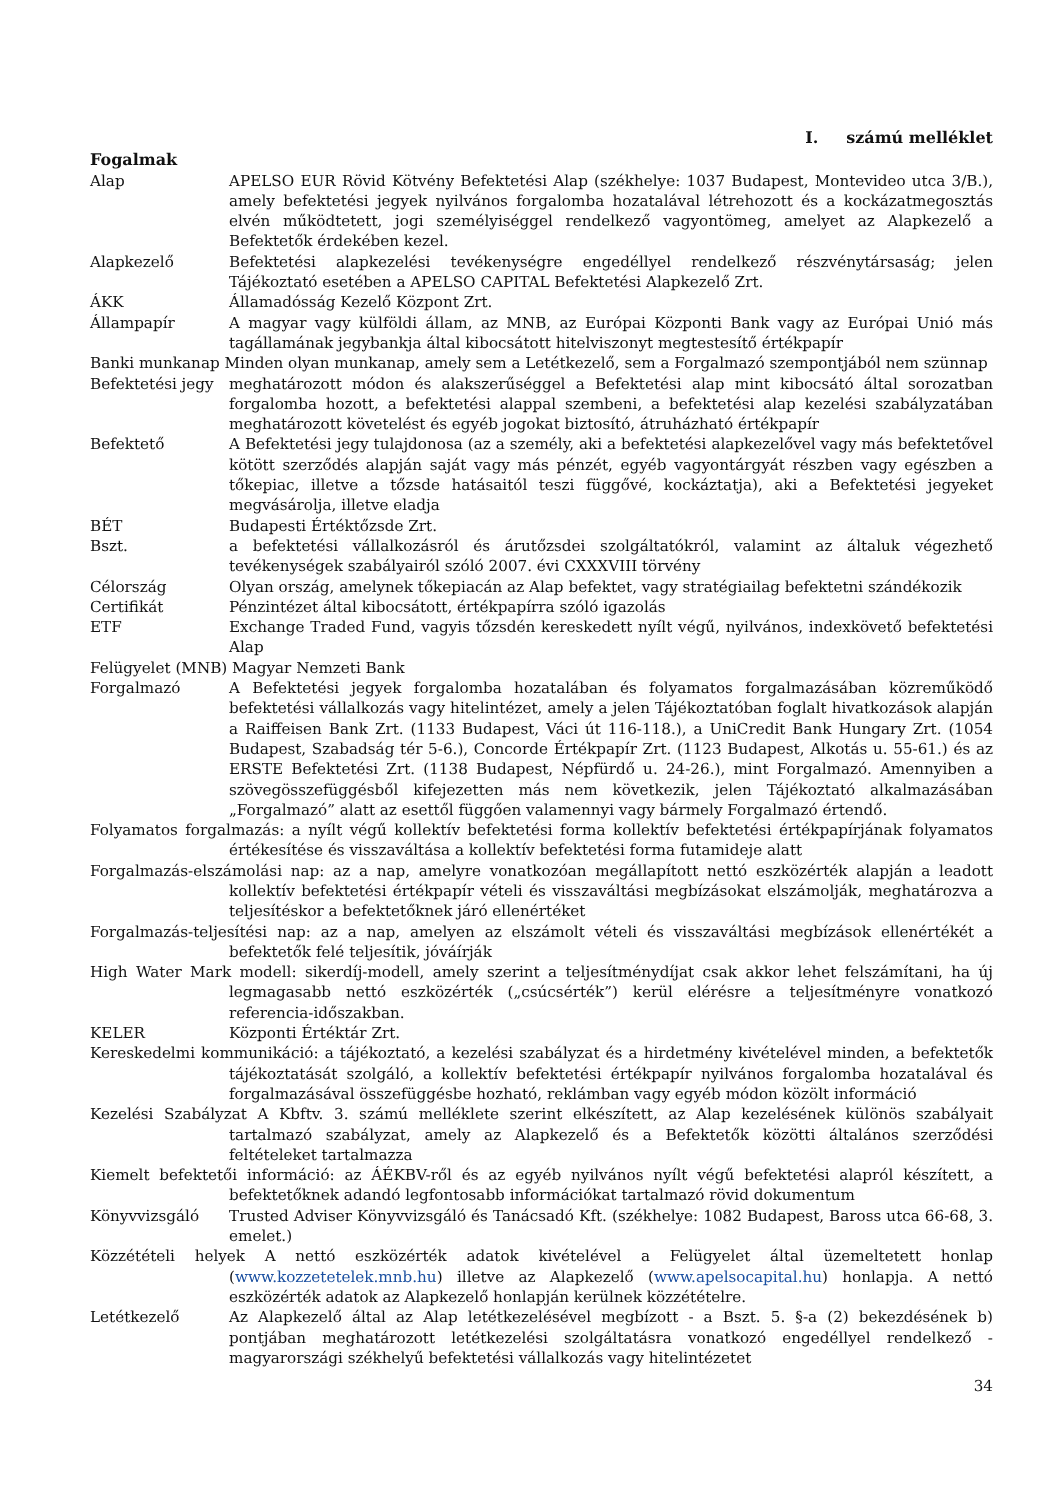I. számú melléklet
Fogalmak
Alap APELSO EUR Rövid Kötvény Befektetési Alap (székhelye: 1037 Budapest, Montevideo utca 3/B.), amely befektetési jegyek nyilvános forgalomba hozatalával létrehozott és a kockázatmegosztás elvén működtetett, jogi személyiséggel rendelkező vagyontömeg, amelyet az Alapkezelő a Befektetők érdekében kezel.
Alapkezelő Befektetési alapkezelési tevékenységre engedéllyel rendelkező részvénytársaság; jelen Tájékoztató esetében a APELSO CAPITAL Befektetési Alapkezelő Zrt.
ÁKK Államadósság Kezelő Központ Zrt.
Állampapír A magyar vagy külföldi állam, az MNB, az Európai Központi Bank vagy az Európai Unió más tagállamának jegybankja által kibocsátott hitelviszonyt megtestesítő értékpapír
Banki munkanap Minden olyan munkanap, amely sem a Letétkezelő, sem a Forgalmazó szempontjából nem szünnap
Befektetési jegy meghatározott módon és alakszerűséggel a Befektetési alap mint kibocsátó által sorozatban forgalomba hozott, a befektetési alappal szembeni, a befektetési alap kezelési szabályzatában meghatározott követelést és egyéb jogokat biztosító, átruházható értékpapír
Befektető A Befektetési jegy tulajdonosa (az a személy, aki a befektetési alapkezelővel vagy más befektetővel kötött szerződés alapján saját vagy más pénzét, egyéb vagyontárgyát részben vagy egészben a tőkepiac, illetve a tőzsde hatásaitól teszi függővé, kockáztatja), aki a Befektetési jegyeket megvásárolja, illetve eladja
BÉT Budapesti Értéktőzsde Zrt.
Bszt. a befektetési vállalkozásról és árutőzsdei szolgáltatókról, valamint az általuk végezhető tevékenységek szabályairól szóló 2007. évi CXXXVIII törvény
Célország Olyan ország, amelynek tőkepiacán az Alap befektet, vagy stratégiailag befektetni szándékozik
Certifikát Pénzintézet által kibocsátott, értékpapírra szóló igazolás
ETF Exchange Traded Fund, vagyis tőzsdén kereskedett nyílt végű, nyilvános, indexkövető befektetési Alap
Felügyelet (MNB) Magyar Nemzeti Bank
Forgalmazó A Befektetési jegyek forgalomba hozatalában és folyamatos forgalmazásában közreműködő befektetési vállalkozás vagy hitelintézet, amely a jelen Tájékoztatóban foglalt hivatkozások alapján a Raiffeisen Bank Zrt. (1133 Budapest, Váci út 116-118.), a UniCredit Bank Hungary Zrt. (1054 Budapest, Szabadság tér 5-6.), Concorde Értékpapír Zrt. (1123 Budapest, Alkotás u. 55-61.) és az ERSTE Befektetési Zrt. (1138 Budapest, Népfürdő u. 24-26.), mint Forgalmazó. Amennyiben a szövegösszefüggésből kifejezetten más nem következik, jelen Tájékoztató alkalmazásában „Forgalmazó” alatt az esettől függően valamennyi vagy bármely Forgalmazó értendő.
Folyamatos forgalmazás: a nyílt végű kollektív befektetési forma kollektív befektetési értékpapírjának folyamatos értékesítése és visszaváltása a kollektív befektetési forma futamideje alatt
Forgalmazás-elszámolási nap: az a nap, amelyre vonatkozóan megállapított nettó eszközérték alapján a leadott kollektív befektetési értékpapír vételi és visszaváltási megbízásokat elszámolják, meghatározva a teljesítéskor a befektetőknek járó ellenértéket
Forgalmazás-teljesítési nap: az a nap, amelyen az elszámolt vételi és visszaváltási megbízások ellenértékét a befektetők felé teljesítik, jóváírják
High Water Mark modell: sikerdíj-modell, amely szerint a teljesítménydíjat csak akkor lehet felszámítani, ha új legmagasabb nettó eszközérték („csúcsérték”) kerül elérésre a teljesítményre vonatkozó referencia-időszakban.
KELER Központi Értéktár Zrt.
Kereskedelmi kommunikáció: a tájékoztató, a kezelési szabályzat és a hirdetmény kivételével minden, a befektetők tájékoztatását szolgáló, a kollektív befektetési értékpapír nyilvános forgalomba hozatalával és forgalmazásával összefüggésbe hozható, reklámban vagy egyéb módon közölt információ
Kezelési Szabályzat A Kbftv. 3. számú melléklete szerint elkészített, az Alap kezelésének különös szabályait tartalmazó szabályzat, amely az Alapkezelő és a Befektetők közötti általános szerződési feltételeket tartalmazza
Kiemelt befektetői információ: az ÁÉKBV-ről és az egyéb nyilvános nyílt végű befektetési alapról készített, a befektetőknek adandó legfontosabb információkat tartalmazó rövid dokumentum
Könyvvizsgáló Trusted Adviser Könyvvizsgáló és Tanácsadó Kft. (székhelye: 1082 Budapest, Baross utca 66-68, 3. emelet.)
Közzétételi helyek A nettó eszközérték adatok kivételével a Felügyelet által üzemeltetett honlap (www.kozzetetelek.mnb.hu) illetve az Alapkezelő (www.apelsocapital.hu) honlapja. A nettó eszközérték adatok az Alapkezelő honlapján kerülnek közzétételre.
Letétkezelő Az Alapkezelő által az Alap letétkezelésével megbízott - a Bszt. 5. §-a (2) bekezdésének b) pontjában meghatározott letétkezelési szolgáltatásra vonatkozó engedéllyel rendelkező - magyarországi székhelyű befektetési vállalkozás vagy hitelintézetet
34